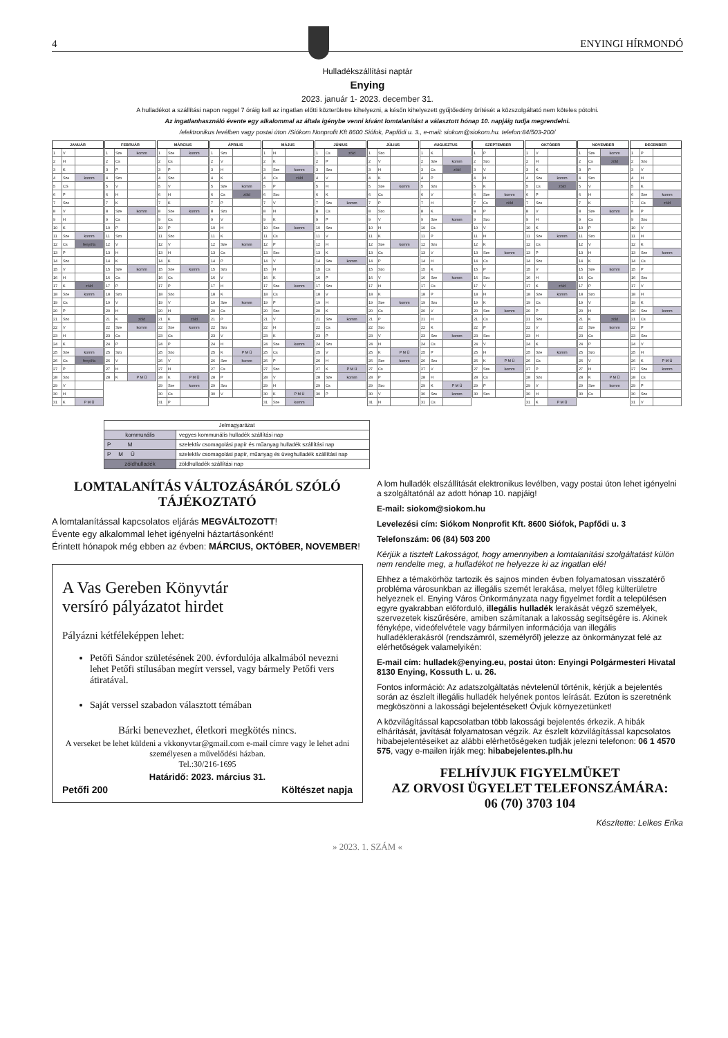4
ENYINGI HÍRMONDÓ
Hulladékszállítási naptár
Enying
2023. január 1- 2023. december 31.
A hulladékot a szállítási napon reggel 7 óráig kell az ingatlan előtti közterületre kihelyezni, a későn kihelyezett gyűjtőedény ürítését a közszolgáltató nem köteles pótolni.
Az ingatlanhasználó évente egy alkalommal az általa igénybe venni kívánt lomtalanítást a választott hónap 10. napjáig tudja megrendelni.
/elektronikus levélben vagy postai úton /Siókom Nonprofit Kft 8600 Siófok, Papfődi u. 3., e-mail: siokom@siokom.hu. telefon:84/503-200/
| JANUÁR | | |
| --- | --- | --- |
| 1 | V | |
| 2 | H | |
| 3 | K | |
| 4 | Sze | komm |
| 5 | CS | |
| 6 | P | |
| 7 | Szo | |
| 8 | V | |
| 9 | H | |
| 10 | K | |
| 11 | Sze | komm |
| 12 | Cs | fenyőfa |
| 13 | P | |
| 14 | Szo | |
| 15 | V | |
| 16 | H | |
| 17 | K | zöld |
| 18 | Sze | komm |
| 19 | Cs | |
| 20 | P | |
| 21 | Szo | |
| 22 | V | |
| 23 | H | |
| 24 | K | |
| 25 | Sze | komm |
| 26 | Cs | fenyőfa |
| 27 | P | |
| 28 | Szo | |
| 29 | V | |
| 30 | H | |
| 31 | K | P M Ü |
| FEBRUÁR | | |
| --- | --- | --- |
| 1 | Sze | komm |
| 2 | Cs | |
| 3 | P | |
| 4 | Szo | |
| 5 | V | |
| 6 | H | |
| 7 | K | |
| 8 | Sze | komm |
| 9 | Cs | |
| 10 | P | |
| 11 | Szo | |
| 12 | V | |
| 13 | H | |
| 14 | K | |
| 15 | Sze | komm |
| 16 | Cs | |
| 17 | P | |
| 18 | Szo | |
| 19 | V | |
| 20 | H | |
| 21 | K | zöld |
| 22 | Sze | komm |
| 23 | Cs | |
| 24 | P | |
| 25 | Szo | |
| 26 | V | |
| 27 | H | |
| 28 | K | P M Ü |
| MÁRCIUS | | |
| --- | --- | --- |
| 1 | Sze | komm |
| 2 | Cs | |
| 3 | P | |
| 4 | Szo | |
| 5 | V | |
| 6 | H | |
| 7 | K | |
| 8 | Sze | komm |
| 9 | Cs | |
| 10 | P | |
| 11 | Szo | |
| 12 | V | |
| 13 | H | |
| 14 | K | |
| 15 | Sze | komm |
| 16 | Cs | |
| 17 | P | |
| 18 | Szo | |
| 19 | V | |
| 20 | H | |
| 21 | K | zöld |
| 22 | Sze | komm |
| 23 | Cs | |
| 24 | P | |
| 25 | Szo | |
| 26 | V | |
| 27 | H | |
| 28 | K | P M Ü |
| 29 | Sze | komm |
| 30 | Cs | |
| 31 | P | |
| ÁPRILIS | | |
| --- | --- | --- |
| 1 | Szo | |
| 2 | V | |
| 3 | H | |
| 4 | K | |
| 5 | Sze | komm |
| 6 | Cs | zöld |
| 7 | P | |
| 8 | Szo | |
| 9 | V | |
| 10 | H | |
| 11 | K | |
| 12 | Sze | komm |
| 13 | Cs | |
| 14 | P | |
| 15 | Szo | |
| 16 | V | |
| 17 | H | |
| 18 | K | |
| 19 | Sze | komm |
| 20 | Cs | |
| 21 | P | |
| 22 | Szo | |
| 23 | V | |
| 24 | H | |
| 25 | K | P M Ü |
| 26 | Sze | komm |
| 27 | Cs | |
| 28 | P | |
| 29 | Szo | |
| 30 | V | |
| MÁJUS | | |
| --- | --- | --- |
| 1 | H | |
| 2 | K | |
| 3 | Sze | komm |
| 4 | Cs | zöld |
| 5 | P | |
| 6 | Szo | |
| 7 | V | |
| 8 | H | |
| 9 | K | |
| 10 | Sze | komm |
| 11 | Cs | |
| 12 | P | |
| 13 | Szo | |
| 14 | V | |
| 15 | H | |
| 16 | K | |
| 17 | Sze | komm |
| 18 | Cs | |
| 19 | P | |
| 20 | Szo | |
| 21 | V | |
| 22 | H | |
| 23 | K | |
| 24 | Sze | komm |
| 25 | Cs | |
| 26 | P | |
| 27 | Szo | |
| 28 | V | |
| 29 | H | |
| 30 | K | P M Ü |
| 31 | Sze | komm |
| JÚNIUS | | |
| --- | --- | --- |
| 1 | Cs | zöld |
| 2 | P | |
| 3 | Szo | |
| 4 | V | |
| 5 | H | |
| 6 | K | |
| 7 | Sze | komm |
| 8 | Cs | |
| 9 | P | |
| 10 | Szo | |
| 11 | V | |
| 12 | H | |
| 13 | K | |
| 14 | Sze | komm |
| 15 | Cs | |
| 16 | P | |
| 17 | Szo | |
| 18 | V | |
| 19 | H | |
| 20 | K | |
| 21 | Sze | komm |
| 22 | Cs | |
| 23 | P | |
| 24 | Szo | |
| 25 | V | |
| 26 | H | |
| 27 | K | P M Ü |
| 28 | Sze | komm |
| 29 | Cs | |
| 30 | P | |
| JÚLIUS | | |
| --- | --- | --- |
| 1 | Szo | |
| 2 | V | |
| 3 | H | |
| 4 | K | |
| 5 | Sze | komm |
| 6 | Cs | |
| 7 | P | |
| 8 | Szo | |
| 9 | V | |
| 10 | H | |
| 11 | K | |
| 12 | Sze | komm |
| 13 | Cs | |
| 14 | P | |
| 15 | Szo | |
| 16 | V | |
| 17 | H | |
| 18 | K | |
| 19 | Sze | komm |
| 20 | Cs | |
| 21 | P | |
| 22 | Szo | |
| 23 | V | |
| 24 | H | |
| 25 | K | P M Ü |
| 26 | Sze | komm |
| 27 | Cs | |
| 28 | P | |
| 29 | Szo | |
| 30 | V | |
| 31 | H | |
| AUGUSZTUS | | |
| --- | --- | --- |
| 1 | K | |
| 2 | Sze | komm |
| 3 | Cs | zöld |
| 4 | P | |
| 5 | Szo | |
| 6 | V | |
| 7 | H | |
| 8 | K | |
| 9 | Sze | komm |
| 10 | Cs | |
| 11 | P | |
| 12 | Szo | |
| 13 | V | |
| 14 | H | |
| 15 | K | |
| 16 | Sze | komm |
| 17 | Cs | |
| 18 | P | |
| 19 | Szo | |
| 20 | V | |
| 21 | H | |
| 22 | K | |
| 23 | Sze | komm |
| 24 | Cs | |
| 25 | P | |
| 26 | Szo | |
| 27 | V | |
| 28 | H | |
| 29 | K | P M Ü |
| 30 | Sze | komm |
| 31 | Cs | |
| SZEPTEMBER | | |
| --- | --- | --- |
| 1 | P | |
| 2 | Szo | |
| 3 | V | |
| 4 | H | |
| 5 | K | |
| 6 | Sze | komm |
| 7 | Cs | zöld |
| 8 | P | |
| 9 | Szo | |
| 10 | V | |
| 11 | H | |
| 12 | K | |
| 13 | Sze | komm |
| 14 | Cs | |
| 15 | P | |
| 16 | Szo | |
| 17 | V | |
| 18 | H | |
| 19 | K | |
| 20 | Sze | komm |
| 21 | Cs | |
| 22 | P | |
| 23 | Szo | |
| 24 | V | |
| 25 | H | |
| 26 | K | P M Ü |
| 27 | Sze | komm |
| 28 | Cs | |
| 29 | P | |
| 30 | Szo | |
| OKTÓBER | | |
| --- | --- | --- |
| 1 | V | |
| 2 | H | |
| 3 | K | |
| 4 | Sze | komm |
| 5 | Cs | zöld |
| 6 | P | |
| 7 | Szo | |
| 8 | V | |
| 9 | H | |
| 10 | K | |
| 11 | Sze | komm |
| 12 | Cs | |
| 13 | P | |
| 14 | Szo | |
| 15 | V | |
| 16 | H | |
| 17 | K | zöld |
| 18 | Sze | komm |
| 19 | Cs | |
| 20 | P | |
| 21 | Szo | |
| 22 | V | |
| 23 | H | |
| 24 | K | |
| 25 | Sze | komm |
| 26 | Cs | |
| 27 | P | |
| 28 | Szo | |
| 29 | V | |
| 30 | H | |
| 31 | K | P M Ü |
| NOVEMBER | | |
| --- | --- | --- |
| 1 | Sze | komm |
| 2 | Cs | zöld |
| 3 | P | |
| 4 | Szo | |
| 5 | V | |
| 6 | H | |
| 7 | K | |
| 8 | Sze | komm |
| 9 | Cs | |
| 10 | P | |
| 11 | Szo | |
| 12 | V | |
| 13 | H | |
| 14 | K | |
| 15 | Sze | komm |
| 16 | Cs | |
| 17 | P | |
| 18 | Szo | |
| 19 | V | |
| 20 | H | |
| 21 | K | zöld |
| 22 | Sze | komm |
| 23 | Cs | |
| 24 | P | |
| 25 | Szo | |
| 26 | V | |
| 27 | H | |
| 28 | K | P M Ü |
| 29 | Sze | komm |
| 30 | Cs | |
| DECEMBER | | |
| --- | --- | --- |
| 1 | P | |
| 2 | Szo | |
| 3 | V | |
| 4 | H | |
| 5 | K | |
| 6 | Sze | komm |
| 7 | Cs | zöld |
| 8 | P | |
| 9 | Szo | |
| 10 | V | |
| 11 | H | |
| 12 | K | |
| 13 | Sze | komm |
| 14 | Cs | |
| 15 | P | |
| 16 | Szo | |
| 17 | V | |
| 18 | H | |
| 19 | K | |
| 20 | Sze | komm |
| 21 | Cs | |
| 22 | P | |
| 23 | Szo | |
| 24 | V | |
| 25 | H | |
| 26 | K | P M Ü |
| 27 | Sze | komm |
| 28 | Cs | |
| 29 | P | |
| 30 | Szo | |
| 31 | V | |
| Jelmagyarázat | |
| kommunális | vegyes kommunális hulladék szállítási nap |
| P M | szelektív csomagolási papír és műanyag hulladék szállítási nap |
| P M Ü | szelektív csomagolási papír, műanyag és üveghulladék szállítási nap |
| zöldhulladék | zöldhulladék szállítási nap |
LOMTALANÍTÁS VÁLTOZÁSÁRÓL SZÓLÓ TÁJÉKOZTATÓ
A lomtalanítással kapcsolatos eljárás MEGVÁLTOZOTT!
Évente egy alkalommal lehet igényelni háztartásonként!
Érintett hónapok még ebben az évben: MÁRCIUS, OKTÓBER, NOVEMBER!
A Vas Gereben Könyvtár
versíró pályázatot hirdet
Pályázni kétféleképpen lehet:
Petőfi Sándor születésének 200. évfordulója alkalmából nevezni lehet Petőfi stílusában megírt verssel, vagy bármely Petőfi vers átiratával.
Saját verssel szabadon választott témában
Bárki benevezhet, életkori megkötés nincs.
A verseket be lehet küldeni a vkkonyvtar@gmail.com e-mail címre vagy le lehet adni személyesen a művelődési házban.
Tel.:30/216-1695
Határidő: 2023. március 31.
Petőfi 200 Költészet napja
A lom hulladék elszállítását elektronikus levélben, vagy postai úton lehet igényelni a szolgáltatónál az adott hónap 10. napjáig!
E-mail: siokom@siokom.hu
Levelezési cím: Siókom Nonprofit Kft. 8600 Siófok, Papfődi u. 3
Telefonszám: 06 (84) 503 200
Kérjük a tisztelt Lakosságot, hogy amennyiben a lomtalanítási szolgáltatást külön nem rendelte meg, a hulladékot ne helyezze ki az ingatlan elé!
Ehhez a témakörhöz tartozik és sajnos minden évben folyamatosan visszatérő probléma városunkban az illegális szemét lerakása, melyet főleg külterületre helyeznek el. Enying Város Önkormányzata nagy figyelmet fordít a településen egyre gyakrabban előforduló, illegális hulladék lerakását végző személyek, szervezetek kiszűrésére, amiben számítanak a lakosság segítségére is. Akinek fényképe, videófelvétele vagy bármilyen információja van illegális hulladéklerakásról (rendszámról, személyről) jelezze az önkormányzat felé az elérhetőségek valamelyikén:
E-mail cím: hulladek@enying.eu, postai úton: Enyingi Polgármesteri Hivatal 8130 Enying, Kossuth L. u. 26.
Fontos információ: Az adatszolgáltatás névtelenül történik, kérjük a bejelentés során az észlelt illegális hulladék helyének pontos leírását. Ezúton is szeretnénk megköszönni a lakossági bejelentéseket! Óvjuk környezetünket!
A közvilágítással kapcsolatban több lakossági bejelentés érkezik. A hibák elhárítását, javítását folyamatosan végzik. Az észlelt közvilágítással kapcsolatos hibabejelentéseiket az alábbi elérhetőségeken tudják jelezni telefonon: 06 1 4570 575, vagy e-mailen írják meg: hibabejelentes.plh.hu
FELHÍVJUK FIGYELMÜKET
AZ ORVOSI ÜGYELET TELEFONSZÁMÁRA:
06 (70) 3703 104
Készítette: Lelkes Erika
» 2023. 1. SZÁM «